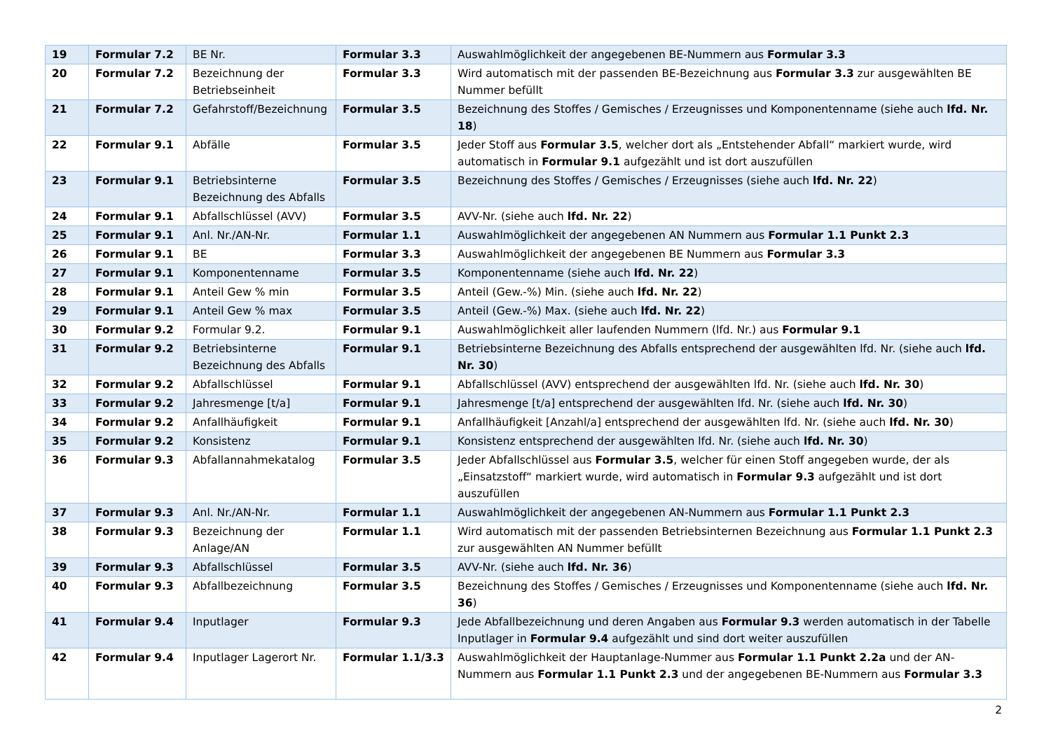| 19 | Formular 7.2 | BE Nr. | Formular 3.3 | Auswahlmöglichkeit der angegebenen BE-Nummern aus Formular 3.3 |
| 20 | Formular 7.2 | Bezeichnung der Betriebseinheit | Formular 3.3 | Wird automatisch mit der passenden BE-Bezeichnung aus Formular 3.3 zur ausgewählten BE Nummer befüllt |
| 21 | Formular 7.2 | Gefahrstoff/Bezeichnung | Formular 3.5 | Bezeichnung des Stoffes / Gemisches / Erzeugnisses und Komponentenname (siehe auch lfd. Nr. 18 ) |
| 22 | Formular 9.1 | Abfälle | Formular 3.5 | Jeder Stoff aus Formular 3.5 , welcher dort als „Entstehender Abfall“ markiert wurde, wird automatisch in Formular 9.1 aufgezählt und ist dort auszufüllen |
| 23 | Formular 9.1 | Betriebsinterne Bezeichnung des Abfalls | Formular 3.5 | Bezeichnung des Stoffes / Gemisches / Erzeugnisses (siehe auch lfd. Nr. 22 ) |
| 24 | Formular 9.1 | Abfallschlüssel (AVV) | Formular 3.5 | AVV-Nr. (siehe auch lfd. Nr. 22 ) |
| 25 | Formular 9.1 | Anl. Nr./AN-Nr. | Formular 1.1 | Auswahlmöglichkeit der angegebenen AN Nummern aus Formular 1.1 Punkt 2.3 |
| 26 | Formular 9.1 | BE | Formular 3.3 | Auswahlmöglichkeit der angegebenen BE Nummern aus Formular 3.3 |
| 27 | Formular 9.1 | Komponentenname | Formular 3.5 | Komponentenname (siehe auch lfd. Nr. 22 ) |
| 28 | Formular 9.1 | Anteil Gew % min | Formular 3.5 | Anteil (Gew.-%) Min. (siehe auch lfd. Nr. 22 ) |
| 29 | Formular 9.1 | Anteil Gew % max | Formular 3.5 | Anteil (Gew.-%) Max. (siehe auch lfd. Nr. 22 ) |
| 30 | Formular 9.2 | Formular 9.2. | Formular 9.1 | Auswahlmöglichkeit aller laufenden Nummern (lfd. Nr.) aus Formular 9.1 |
| 31 | Formular 9.2 | Betriebsinterne Bezeichnung des Abfalls | Formular 9.1 | Betriebsinterne Bezeichnung des Abfalls entsprechend der ausgewählten lfd. Nr. (siehe auch lfd. Nr. 30 ) |
| 32 | Formular 9.2 | Abfallschlüssel | Formular 9.1 | Abfallschlüssel (AVV) entsprechend der ausgewählten lfd. Nr. (siehe auch lfd. Nr. 30 ) |
| 33 | Formular 9.2 | Jahresmenge [t/a] | Formular 9.1 | Jahresmenge [t/a] entsprechend der ausgewählten lfd. Nr. (siehe auch lfd. Nr. 30 ) |
| 34 | Formular 9.2 | Anfallhäufigkeit | Formular 9.1 | Anfallhäufigkeit [Anzahl/a] entsprechend der ausgewählten lfd. Nr. (siehe auch lfd. Nr. 30 ) |
| 35 | Formular 9.2 | Konsistenz | Formular 9.1 | Konsistenz entsprechend der ausgewählten lfd. Nr. (siehe auch lfd. Nr. 30 ) |
| 36 | Formular 9.3 | Abfallannahmekatalog | Formular 3.5 | Jeder Abfallschlüssel aus Formular 3.5 , welcher für einen Stoff angegeben wurde, der als „Einsatzstoff“ markiert wurde, wird automatisch in Formular 9.3 aufgezählt und ist dort auszufüllen |
| 37 | Formular 9.3 | Anl. Nr./AN-Nr. | Formular 1.1 | Auswahlmöglichkeit der angegebenen AN-Nummern aus Formular 1.1 Punkt 2.3 |
| 38 | Formular 9.3 | Bezeichnung der Anlage/AN | Formular 1.1 | Wird automatisch mit der passenden Betriebsinternen Bezeichnung aus Formular 1.1 Punkt 2.3 zur ausgewählten AN Nummer befüllt |
| 39 | Formular 9.3 | Abfallschlüssel | Formular 3.5 | AVV-Nr. (siehe auch lfd. Nr. 36 ) |
| 40 | Formular 9.3 | Abfallbezeichnung | Formular 3.5 | Bezeichnung des Stoffes / Gemisches / Erzeugnisses und Komponentenname (siehe auch lfd. Nr. 36 ) |
| 41 | Formular 9.4 | Inputlager | Formular 9.3 | Jede Abfallbezeichnung und deren Angaben aus Formular 9.3 werden automatisch in der Tabelle Inputlager in Formular 9.4 aufgezählt und sind dort weiter auszufüllen |
| 42 | Formular 9.4 | Inputlager Lagerort Nr. | Formular 1.1/3.3 | Auswahlmöglichkeit der Hauptanlage-Nummer aus Formular 1.1 Punkt 2.2a und der AN-Nummern aus Formular 1.1 Punkt 2.3 und der angegebenen BE-Nummern aus Formular 3.3 |
2